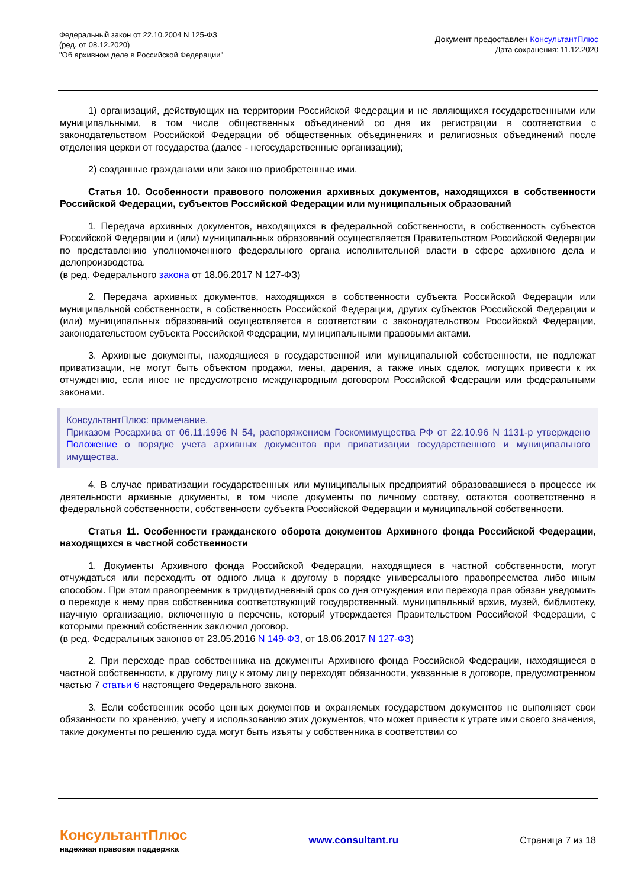Федеральный закон от 22.10.2004 N 125-ФЗ
(ред. от 08.12.2020)
"Об архивном деле в Российской Федерации"
Документ предоставлен КонсультантПлюс
Дата сохранения: 11.12.2020
1) организаций, действующих на территории Российской Федерации и не являющихся государственными или муниципальными, в том числе общественных объединений со дня их регистрации в соответствии с законодательством Российской Федерации об общественных объединениях и религиозных объединений после отделения церкви от государства (далее - негосударственные организации);
2) созданные гражданами или законно приобретенные ими.
Статья 10. Особенности правового положения архивных документов, находящихся в собственности Российской Федерации, субъектов Российской Федерации или муниципальных образований
1. Передача архивных документов, находящихся в федеральной собственности, в собственность субъектов Российской Федерации и (или) муниципальных образований осуществляется Правительством Российской Федерации по представлению уполномоченного федерального органа исполнительной власти в сфере архивного дела и делопроизводства.
(в ред. Федерального закона от 18.06.2017 N 127-ФЗ)
2. Передача архивных документов, находящихся в собственности субъекта Российской Федерации или муниципальной собственности, в собственность Российской Федерации, других субъектов Российской Федерации и (или) муниципальных образований осуществляется в соответствии с законодательством Российской Федерации, законодательством субъекта Российской Федерации, муниципальными правовыми актами.
3. Архивные документы, находящиеся в государственной или муниципальной собственности, не подлежат приватизации, не могут быть объектом продажи, мены, дарения, а также иных сделок, могущих привести к их отчуждению, если иное не предусмотрено международным договором Российской Федерации или федеральными законами.
КонсультантПлюс: примечание.
Приказом Росархива от 06.11.1996 N 54, распоряжением Госкомимущества РФ от 22.10.96 N 1131-р утверждено Положение о порядке учета архивных документов при приватизации государственного и муниципального имущества.
4. В случае приватизации государственных или муниципальных предприятий образовавшиеся в процессе их деятельности архивные документы, в том числе документы по личному составу, остаются соответственно в федеральной собственности, собственности субъекта Российской Федерации и муниципальной собственности.
Статья 11. Особенности гражданского оборота документов Архивного фонда Российской Федерации, находящихся в частной собственности
1. Документы Архивного фонда Российской Федерации, находящиеся в частной собственности, могут отчуждаться или переходить от одного лица к другому в порядке универсального правопреемства либо иным способом. При этом правопреемник в тридцатидневный срок со дня отчуждения или перехода прав обязан уведомить о переходе к нему прав собственника соответствующий государственный, муниципальный архив, музей, библиотеку, научную организацию, включенную в перечень, который утверждается Правительством Российской Федерации, с которыми прежний собственник заключил договор.
(в ред. Федеральных законов от 23.05.2016 N 149-ФЗ, от 18.06.2017 N 127-ФЗ)
2. При переходе прав собственника на документы Архивного фонда Российской Федерации, находящиеся в частной собственности, к другому лицу к этому лицу переходят обязанности, указанные в договоре, предусмотренном частью 7 статьи 6 настоящего Федерального закона.
3. Если собственник особо ценных документов и охраняемых государством документов не выполняет свои обязанности по хранению, учету и использованию этих документов, что может привести к утрате ими своего значения, такие документы по решению суда могут быть изъяты у собственника в соответствии со
КонсультантПлюс
надежная правовая поддержка
www.consultant.ru Страница 7 из 18